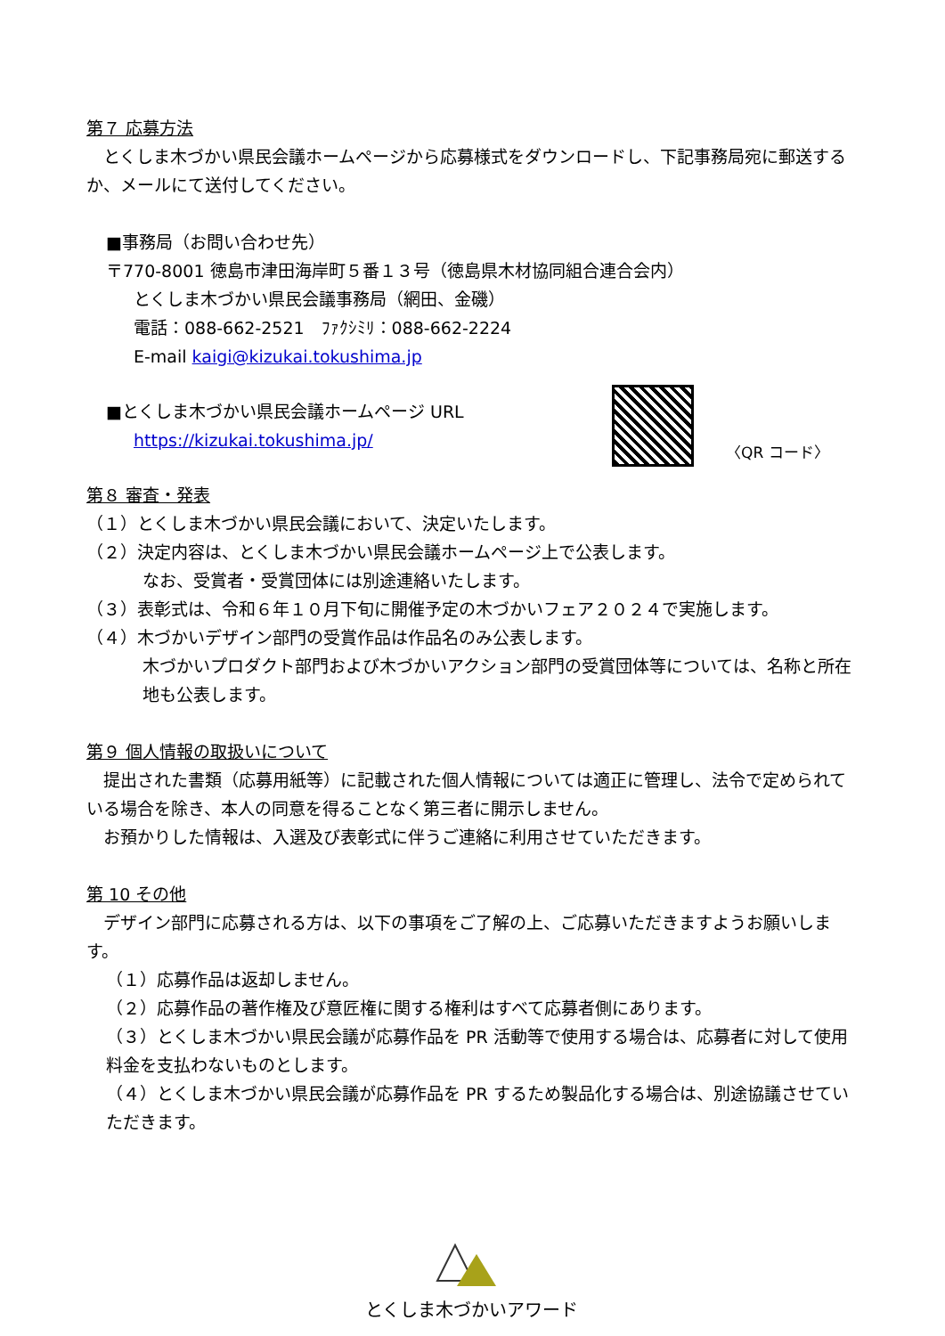第７ 応募方法
　とくしま木づかい県民会議ホームページから応募様式をダウンロードし、下記事務局宛に郵送するか、メールにて送付してください。
■事務局（お問い合わせ先）
〒770-8001 徳島市津田海岸町５番１３号（徳島県木材協同組合連合会内）
とくしま木づかい県民会議事務局（網田、金磯）
電話：088-662-2521　ﾌｧｸｼﾐﾘ：088-662-2224
E-mail kaigi@kizukai.tokushima.jp
■とくしま木づかい県民会議ホームページ URL
https://kizukai.tokushima.jp/
〈QR コード〉
第８ 審査・発表
（１）とくしま木づかい県民会議において、決定いたします。
（２）決定内容は、とくしま木づかい県民会議ホームページ上で公表します。
なお、受賞者・受賞団体には別途連絡いたします。
（３）表彰式は、令和６年１０月下旬に開催予定の木づかいフェア２０２４で実施します。
（４）木づかいデザイン部門の受賞作品は作品名のみ公表します。
木づかいプロダクト部門および木づかいアクション部門の受賞団体等については、名称と所在地も公表します。
第９ 個人情報の取扱いについて
　提出された書類（応募用紙等）に記載された個人情報については適正に管理し、法令で定められている場合を除き、本人の同意を得ることなく第三者に開示しません。
　お預かりした情報は、入選及び表彰式に伴うご連絡に利用させていただきます。
第 10 その他
　デザイン部門に応募される方は、以下の事項をご了解の上、ご応募いただきますようお願いします。
（１）応募作品は返却しません。
（２）応募作品の著作権及び意匠権に関する権利はすべて応募者側にあります。
（３）とくしま木づかい県民会議が応募作品を PR 活動等で使用する場合は、応募者に対して使用料金を支払わないものとします。
（４）とくしま木づかい県民会議が応募作品を PR するため製品化する場合は、別途協議させていただきます。
とくしま木づかいアワード